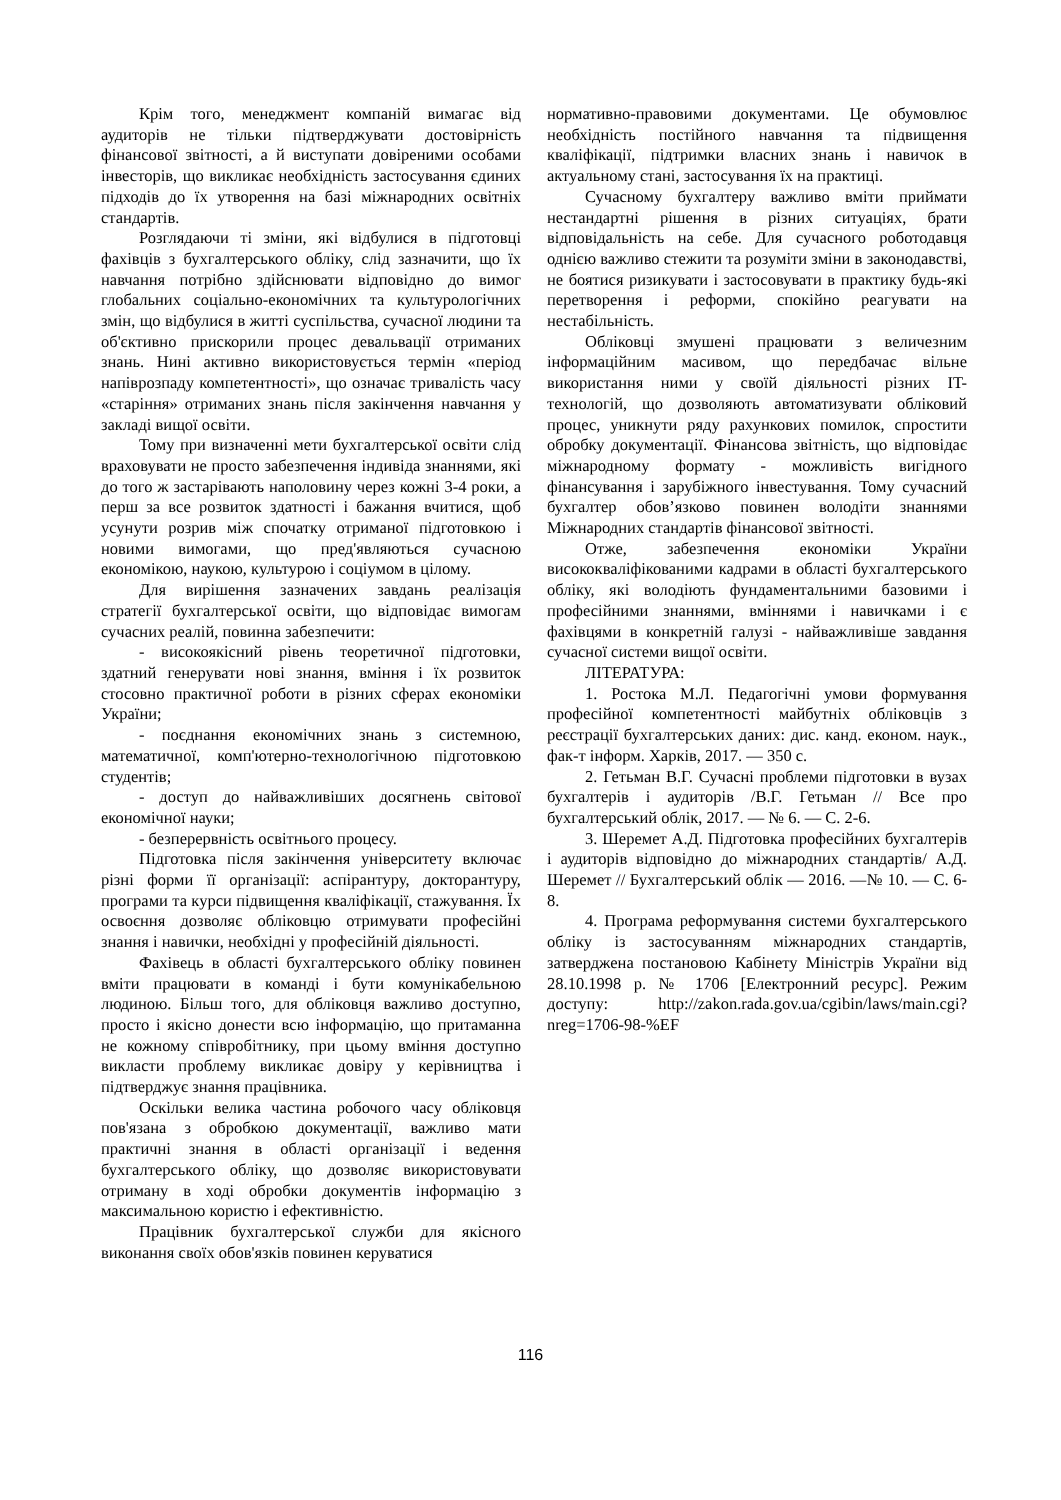Крім того, менеджмент компаній вимагає від аудиторів не тільки підтверджувати достовірність фінансової звітності, а й виступати довіреними особами інвесторів, що викликає необхідність застосування єдиних підходів до їх утворення на базі міжнародних освітніх стандартів.
Розглядаючи ті зміни, які відбулися в підготовці фахівців з бухгалтерського обліку, слід зазначити, що їх навчання потрібно здійснювати відповідно до вимог глобальних соціально-економічних та культурологічних змін, що відбулися в житті суспільства, сучасної людини та об'єктивно прискорили процес девальвації отриманих знань. Нині активно використовується термін «період напіврозпаду компетентності», що означає тривалість часу «старіння» отриманих знань після закінчення навчання у закладі вищої освіти.
Тому при визначенні мети бухгалтерської освіти слід враховувати не просто забезпечення індивіда знаннями, які до того ж застарівають наполовину через кожні 3-4 роки, а перш за все розвиток здатності і бажання вчитися, щоб усунути розрив між спочатку отриманої підготовкою і новими вимогами, що пред'являються сучасною економікою, наукою, культурою і соціумом в цілому.
Для вирішення зазначених завдань реалізація стратегії бухгалтерської освіти, що відповідає вимогам сучасних реалій, повинна забезпечити:
- високоякісний рівень теоретичної підготовки, здатний генерувати нові знання, вміння і їх розвиток стосовно практичної роботи в різних сферах економіки України;
- поєднання економічних знань з системною, математичної, комп'ютерно-технологічною підготовкою студентів;
- доступ до найважливіших досягнень світової економічної науки;
- безперервність освітнього процесу.
Підготовка після закінчення університету включає різні форми її організації: аспірантуру, докторантуру, програми та курси підвищення кваліфікації, стажування. Їх освоєння дозволяє обліковцю отримувати професійні знання і навички, необхідні у професійній діяльності.
Фахівець в області бухгалтерського обліку повинен вміти працювати в команді і бути комунікабельною людиною. Більш того, для обліковця важливо доступно, просто і якісно донести всю інформацію, що притаманна не кожному співробітнику, при цьому вміння доступно викласти проблему викликає довіру у керівництва і підтверджує знання працівника.
Оскільки велика частина робочого часу обліковця пов'язана з обробкою документації, важливо мати практичні знання в області організації і ведення бухгалтерського обліку, що дозволяє використовувати отриману в ході обробки документів інформацію з максимальною користю і ефективністю.
Працівник бухгалтерської служби для якісного виконання своїх обов'язків повинен керуватися
нормативно-правовими документами. Це обумовлює необхідність постійного навчання та підвищення кваліфікації, підтримки власних знань і навичок в актуальному стані, застосування їх на практиці.
Сучасному бухгалтеру важливо вміти приймати нестандартні рішення в різних ситуаціях, брати відповідальність на себе. Для сучасного роботодавця однією важливо стежити та розуміти зміни в законодавстві, не боятися ризикувати і застосовувати в практику будь-які перетворення і реформи, спокійно реагувати на нестабільність.
Обліковці змушені працювати з величезним інформаційним масивом, що передбачає вільне використання ними у своїй діяльності різних IT-технологій, що дозволяють автоматизувати обліковий процес, уникнути ряду рахункових помилок, спростити обробку документації. Фінансова звітність, що відповідає міжнародному формату - можливість вигідного фінансування і зарубіжного інвестування. Тому сучасний бухгалтер обов’язково повинен володіти знаннями Міжнародних стандартів фінансової звітності.
Отже, забезпечення економіки України висококваліфікованими кадрами в області бухгалтерського обліку, які володіють фундаментальними базовими і професійними знаннями, вміннями і навичками і є фахівцями в конкретній галузі - найважливіше завдання сучасної системи вищої освіти.
ЛІТЕРАТУРА:
1. Ростока М.Л. Педагогічні умови формування професійної компетентності майбутніх обліковців з реєстрації бухгалтерських даних: дис. канд. економ. наук., фак-т інформ. Харків, 2017. — 350 с.
2. Гетьман В.Г. Сучасні проблеми підготовки в вузах бухгалтерів і аудиторів /В.Г. Гетьман // Все про бухгалтерський облік, 2017. — № 6. — С. 2-6.
3. Шеремет А.Д. Підготовка професійних бухгалтерів і аудиторів відповідно до міжнародних стандартів/ А.Д. Шеремет // Бухгалтерський облік — 2016. —№ 10. — С. 6-8.
4. Програма реформування системи бухгалтерського обліку із застосуванням міжнародних стандартів, затверджена постановою Кабінету Міністрів України від 28.10.1998 р. № 1706 [Електронний ресурс]. Режим доступу: http://zakon.rada.gov.ua/cgibin/laws/main.cgi?nreg=1706-98-%EF
116